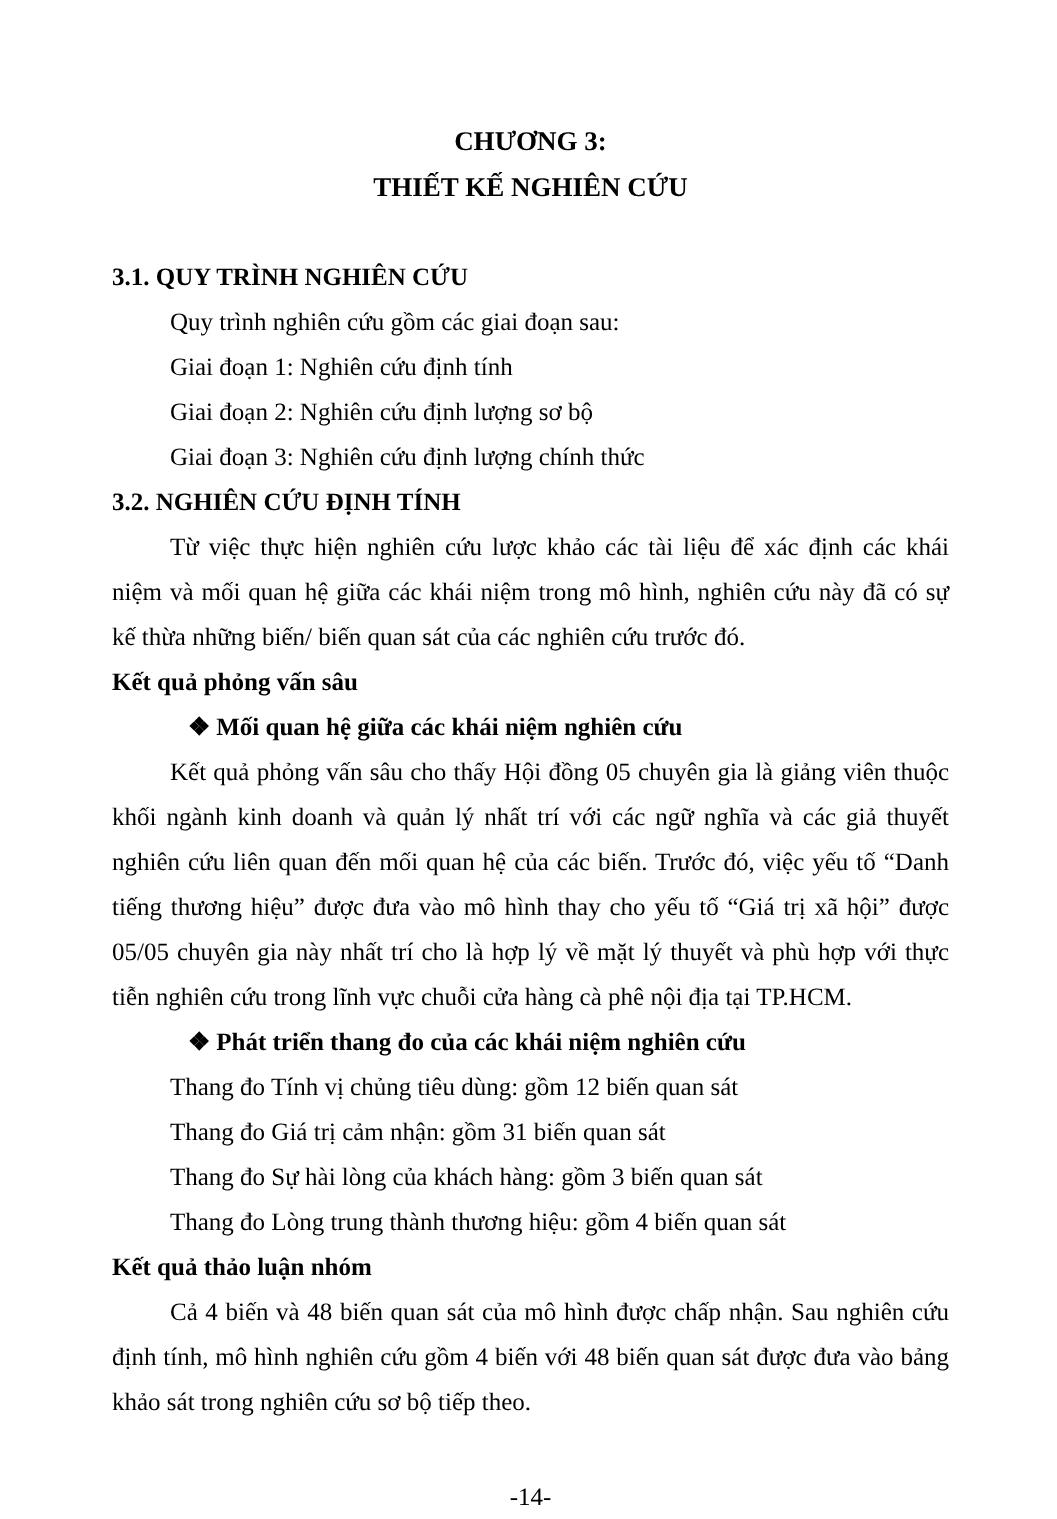CHƯƠNG 3:
THIẾT KẾ NGHIÊN CỨU
3.1. QUY TRÌNH NGHIÊN CỨU
Quy trình nghiên cứu gồm các giai đoạn sau:
Giai đoạn 1: Nghiên cứu định tính
Giai đoạn 2: Nghiên cứu định lượng sơ bộ
Giai đoạn 3: Nghiên cứu định lượng chính thức
3.2. NGHIÊN CỨU ĐỊNH TÍNH
Từ việc thực hiện nghiên cứu lược khảo các tài liệu để xác định các khái niệm và mối quan hệ giữa các khái niệm trong mô hình, nghiên cứu này đã có sự kế thừa những biến/ biến quan sát của các nghiên cứu trước đó.
Kết quả phỏng vấn sâu
❖ Mối quan hệ giữa các khái niệm nghiên cứu
Kết quả phỏng vấn sâu cho thấy Hội đồng 05 chuyên gia là giảng viên thuộc khối ngành kinh doanh và quản lý nhất trí với các ngữ nghĩa và các giả thuyết nghiên cứu liên quan đến mối quan hệ của các biến. Trước đó, việc yếu tố “Danh tiếng thương hiệu” được đưa vào mô hình thay cho yếu tố “Giá trị xã hội” được 05/05 chuyên gia này nhất trí cho là hợp lý về mặt lý thuyết và phù hợp với thực tiễn nghiên cứu trong lĩnh vực chuỗi cửa hàng cà phê nội địa tại TP.HCM.
❖ Phát triển thang đo của các khái niệm nghiên cứu
Thang đo Tính vị chủng tiêu dùng: gồm 12 biến quan sát
Thang đo Giá trị cảm nhận: gồm 31 biến quan sát
Thang đo Sự hài lòng của khách hàng: gồm 3 biến quan sát
Thang đo Lòng trung thành thương hiệu: gồm 4 biến quan sát
Kết quả thảo luận nhóm
Cả 4 biến và 48 biến quan sát của mô hình được chấp nhận. Sau nghiên cứu định tính, mô hình nghiên cứu gồm 4 biến với 48 biến quan sát được đưa vào bảng khảo sát trong nghiên cứu sơ bộ tiếp theo.
-14-